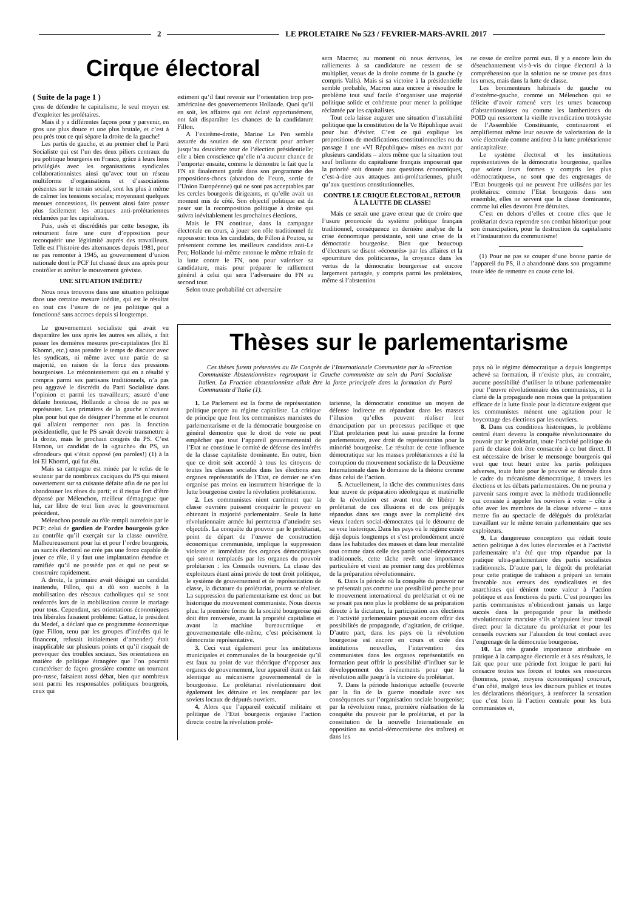2 LE PROLETAIRE No 523 / FEVRIER-MARS-AVRIL 2017
Cirque électoral
( Suite de la page 1 )
çons de défendre le capitalisme, le seul moyen est d’exploiter les prolétaires.
Mais il y a différentes façons pour y parvenir, en gros une plus douce et une plus brutale, et c’est à peu près tout ce qui sépare la droite de la gauche!
Les partis de gauche, et au premier chef le Parti Socialiste qui est l’un des deux piliers centraux du jeu politique bourgeois en France, grâce à leurs liens privilégiés avec les organisations syndicales collaborationnistes ainsi qu’avec tout un réseau multiforme d’organisations et d’associations présentes sur le terrain social, sont les plus à même de calmer les tensions sociales; moyennant quelques menues concessions, ils peuvent ainsi faire passer plus facilement les attaques anti-prolétariennes réclamées par les capitalistes.
Puis, usés et discrédités par cette besogne, ils retournent faire une cure d’opposition pour reconquérir une légitimité auprès des travailleurs. Telle est l’histoire des alternances depuis 1981, pour ne pas remonter à 1945, au gouvernement d’union nationale dont le PCF fut chassé deux ans après pour contrôler et arrêter le mouvement gréviste.
UNE SITUATION INÉDITE?
Nous nous trouvons dans une situation politique dans une certaine mesure inédite, qui est le résultat en tout cas l’usure de ce jeu politique qui a fonctionné sans accrocs depuis si longtemps.
estiment qu’il faut revenir sur l’orientation trop pro-américaine des gouvernements Hollande. Quoi qu’il en soit, les affaires qui ont éclaté opportunément, ont fait disparaître les chances de la candidature Fillon.
A l’extrême-droite, Marine Le Pen semble assurée du soutien de son électorat pour arriver jusqu’au deuxième tour de l’élection présidentielle; elle a bien conscience qu’elle n’a aucune chance de l’emporter ensuite, comme le démontre le fait que le FN ait finalement gardé dans son programme des propositions-chocs (abandon de l’euro, sortie de l’Union Européenne) qui ne sont pas acceptables par les cercles bourgeois dirigeants, et qu’elle avait un moment mis de côté. Son objectif politique est de peser sur la recomposition politique à droite qui suivra inévitablement les prochaines élections.
Mais le FN continue, dans la campagne électorale en cours, à jouer son rôle traditionnel de repoussoir: tous les candidats, de Fillon à Poutou, se présentent comme les meilleurs candidats anti-Le Pen; Hollande lui-même entonne le même refrain de la lutte contre le FN, non pour valoriser sa candidature, mais pour préparer le ralliement général à celui qui sera l’adversaire du FN au second tour.
Selon toute probabilité cet adversaire
sera Macron; au moment où nous écrivons, les ralliements à sa candidature ne cessent de se multiplier, venus de la droite comme de la gauche (y compris Valls). Mais si sa victoire à la présidentielle semble probable, Macron aura encore à résoudre le problème tout sauf facile d’organiser une majorité politique solide et cohérente pour mener la politique réclamée par les capitalistes.
Tout cela laisse augurer une situation d’instabilité politique que la constitution de la Ve République avait pour but d’éviter. C’est ce qui explique les propositions de modifications constitutionnelles ou du passage à une «VI République» mises en avant par plusieurs candidats – alors même que la situation tout sauf brillante du capitalisme français imposerait que la priorité soit donnée aux questions économiques, c’est-à-dire aux attaques anti-prolétariennes, plutôt qu’aux questions constitutionnelles.
CONTRE LE CRIQUE ÉLECTORAL, RETOUR À LA LUTTE DE CLASSE!
Mais ce serait une grave erreur que de croire que l’usure prononcée du système politique français traditionnel, conséquence en dernière analyse de la crise économique persistante, soit une crise de la démocratie bourgeoise. Bien que beaucoup d’électeurs se disent «écoeurés» par les affaires et la «pourriture des politiciens», la croyance dans les vertus de la démocratie bourgeoise est encore largement partagée, y compris parmi les prolétaires, même si l’abstention
ne cesse de croître parmi eux. Il y a encore loin du désenchantement vis-à-vis du cirque électoral à la compréhension que la solution ne se trouve pas dans les urnes, mais dans la lutte de classe.
Les bonimenteurs habituels de gauche ou d’extrême-gauche, comme un Mélenchon qui se félicite d’avoir ramené vers les urnes beaucoup d’abstentionnistes ou comme les lambertistes du POID qui ressortent la vieille revendication trotskyste de l’Assemblée Constituante, continueront et amplifieront même leur oeuvre de valorisation de la voie électorale comme antidote à la lutte prolétarienne anticapitaliste.
Le système électoral et les institutions représentatives de la démocratie bourgeoise, quelles que soient leurs formes y compris les plus «démocratiques», ne sont que des engrenages de l’Etat bourgeois qui ne peuvent être utilisées par les prolétaires: comme l’Etat bourgeois dans son ensemble, elles ne servent que la classe dominante, comme lui elles devront être détruites.
C’est en dehors d’elles et contre elles que le prolétariat devra reprendre son combat historique pour son émancipation, pour la destruction du capitalisme et l’instauration du communisme!
(1) Pour ne pas se couper d’une bonne partie de l’appareil du PS, il a abandonné dans son programme toute idée de remettre en cause cette loi.
Le gouvernement socialiste qui avait vu disparaître les uns après les autres ses alliés, a fait passer les dernières mesures pro-capitalistes (loi El Khomri, etc.) sans prendre le temps de discuter avec les syndicats, ni même avec une partie de sa majorité, en raison de la force des pressions bourgeoises. Le mécontentement qui en a résulté y compris parmi ses partisans traditionnels, n’a pas peu aggravé le discrédit du Parti Socialiste dans l’opinion et parmi les travailleurs; assuré d’une défaite honteuse, Hollande a choisi de ne pas se représenter. Les primaires de la gauche n’avaient plus pour but que de désigner l’homme et le courant qui allaient remporter non pas la fonction présidentielle, que le PS savait devoir transmettre à la droite, mais le prochain congrès du PS. C’est Hamon, un candidat de la «gauche» du PS, un «frondeur» qui s’était opposé (en paroles!) (1) à la loi El Khomri, qui fut élu.
Mais sa campagne est minée par le refus de le soutenir par de nombreux caciques du PS qui misent ouvertement sur sa cuisante défaite afin de ne pas lui abandonner les rênes du parti; et il risque fort d’être dépassé par Mélenchon, meilleur démagogue que lui, car libre de tout lien avec le gouvernement précédent.
Mélenchon postule au rôle rempli autrefois par le PCF: celui de gardien de l’ordre bourgeois grâce au contrôle qu’il exerçait sur la classe ouvrière. Malheureusement pour lui et pour l’ordre bourgeois, un succès électoral ne crée pas une force capable de jouer ce rôle, il y faut une implantation étendue et ramifiée qu’il ne possède pas et qui ne peut se construire rapidement.
A droite, la primaire avait désigné un candidat inattendu, Fillon, qui a dû son succès à la mobilisation des réseaux catholiques qui se sont renforcés lors de la mobilisation contre le mariage pour tous. Cependant, ses orientations économiques très libérales faisaient problème: Gattaz, le président du Medef, a déclaré que ce programme économique (que Fillon, tenu par les groupes d’intérêts qui le financent, refusait initialement d’amender) était inapplicable sur plusieurs points et qu’il risquait de provoquer des troubles sociaux. Ses orientations en matière de politique étrangère que l’on pourrait caractériser de façon grossière comme un tournant pro-russe, faisaient aussi débat, bien que nombreux sont parmi les responsables politiques bourgeois, ceux qui
Thèses sur le parlementarisme
Ces thèses furent présentées au IIe Congrès de l’Internationale Communiste par la «Fraction Communiste Abstentionniste» regroupant la Gauche communiste au sein du Parti Socialiste Italien. La Fraction abstentionniste allait être la force principale dans la formation du Parti Communiste d’Italie (1).
1. Le Parlement est la forme de représentation politique propre au régime capitaliste. La critique de principe que font les communistes marxistes du parlementarisme et de la démocratie bourgeoise en général démontre que le droit de vote ne peut empêcher que tout l’appareil gouvernemental de l’Etat ne constitue le comité de défense des intérêts de la classe capitaliste dominante. En outre, bien que ce droit soit accordé à tous les citoyens de toutes les classes sociales dans les élections aux organes représentatifs de l’Etat, ce dernier ne s’en organise pas moins en instrument historique de la lutte bourgeoise contre la révolution prolétarienne.
2. Les communistes nient carrément que la classe ouvrière puissent conquérir le pouvoir en obtenant la majorité parlementaire. Seule la lutte révolutionnaire armée lui permettra d’atteindre ses objectifs. La conquête du pouvoir par le prolétariat, point de départ de l’œuvre de construction économique communiste, implique la suppression violente et immédiate des organes démocratiques qui seront remplacés par les organes du pouvoir prolétarien : les Conseils ouvriers. La classe des exploiteurs étant ainsi privée de tout droit politique, le système de gouvernement et de représentation de classe, la dictature du prolétariat, pourra se réaliser. La suppression du parlementarisme est donc un but historique du mouvement communiste. Nous disons plus: la première forme de la société bourgeoise qui doit être renversée, avant la propriété capitaliste et avant la machine bureaucratique et gouvernementale elle-même, c’est précisément la démocratie représentative.
3. Ceci vaut également pour les institutions municipales et communales de la bourgeoisie qu’il est faux au point de vue théorique d’opposer aux organes de gouvernement, leur appareil étant en fait identique au mécanisme gouvernemental de la bourgeoisie. Le prolétariat révolutionnaire doit également les détruire et les remplacer par les soviets locaux de députés ouvriers.
4. Alors que l’appareil exécutif militaire et politique de l’Etat bourgeois organise l’action directe contre la révolution prolé-
tarienne, la démocratie constitue un moyen de défense indirecte en répandant dans les masses l’illusion qu’elles peuvent réaliser leur émancipation par un processus pacifique et que l’Etat prolétarien peut lui aussi prendre la forme parlementaire, avec droit de représentation pour la minorité bourgeoise. Le résultat de cette influence démocratique sur les masses prolétariennes a été la corruption du mouvement socialiste de la Deuxième Internationale dans le domaine de la théorie comme dans celui de l’action.
5. Actuellement, la tâche des communistes dans leur œuvre de préparation idéologique et matérielle de la révolution est avant tout de libérer le prolétariat de ces illusions et de ces préjugés répandus dans ses rangs avec la complicité des vieux leaders social-démocrates qui le détourne de sa voie historique. Dans les pays où le régime existe déjà depuis longtemps et s’est profondément ancré dans les habitudes des masses et dans leur mentalité tout comme dans celle des partis social-démocrates traditionnels, cette tâche revêt une importance particulière et vient au premier rang des problèmes de la préparation révolutionnaire.
6. Dans la période où la conquête du pouvoir ne se présentait pas comme une possibilité proche pour le mouvement international du prolétariat et où ne se posait pas non plus le problème de sa préparation directe à la dictature, la participation aux élections et l’activité parlementaire pouvait encore offrir des possibilités de propagande, d’agitation, de critique. D’autre part, dans les pays où la révolution bourgeoise est encore en cours et crée des institutions nouvelles, l’intervention des communistes dans les organes représentatifs en formation peut offrir la possibilité d’influer sur le développement des événements pour que la révolution aille jusqu’à la victoire du prolétariat.
7. Dans la période historique actuelle (ouverte par la fin de la guerre mondiale avec ses conséquences sur l’organisation sociale bourgeoise; par la révolution russe, première réalisation de la conquête du pouvoir par le prolétariat, et par la constitution de la nouvelle Internationale en opposition au social-démocratisme des traîtres) et dans les
pays où le régime démocratique a depuis longtemps achevé sa formation, il n’existe plus, au contraire, aucune possibilité d’utiliser la tribune parlementaire pour l’œuvre révolutionnaire des communistes, et la clarté de la propagande non moins que la préparation efficace de la lutte finale pour la dictature exigent que les communistes mènent une agitation pour le boycottage des élections par les ouvriers.
8. Dans ces conditions historiques, le problème central étant devenu la conquête révolutionnaire du pouvoir par le prolétariat, toute l’activité politique du parti de classe doit être consacrée à ce but direct. Il est nécessaire de briser le mensonge bourgeois qui veut que tout heurt entre les partis politiques adverses, toute lutte pour le pouvoir se déroule dans le cadre du mécanisme démocratique, à travers les élections et les débats parlementaires. On ne pourra y parvenir sans rompre avec la méthode traditionnelle qui consiste à appeler les ouvriers à voter – côte à côte avec les membres de la classe adverse – sans mettre fin au spectacle de délégués du prolétariat travaillant sur le même terrain parlementaire que ses exploiteurs.
9. La dangereuse conception qui réduit toute action politique à des luttes électorales et à l’activité parlementaire n’a été que trop répandue par la pratique ultra-parlementaire des partis socialistes traditionnels. D’autre part, le dégoût du prolétariat pour cette pratique de trahison a préparé un terrain favorable aux erreurs des syndicalistes et des anarchistes qui dénient toute valeur à l’action politique et aux fonctions du parti. C’est pourquoi les partis communistes n’obtiendront jamais un large succès dans la propagande pour la méthode révolutionnaire marxiste s’ils n’appuient leur travail direct pour la dictature du prolétariat et pour les conseils ouvriers sur l’abandon de tout contact avec l’engrenage de la démocratie bourgeoise.
10. La très grande importance attribuée en pratique à la campagne électorale et à ses résultats, le fait que pour une période fort longue le parti lui consacre toutes ses forces et toutes ses ressources (hommes, presse, moyens économiques) concourt, d’un côté, malgré tous les discours publics et toutes les déclarations théoriques, à renforcer la sensation que c’est bien là l’action centrale pour les buts communistes et,